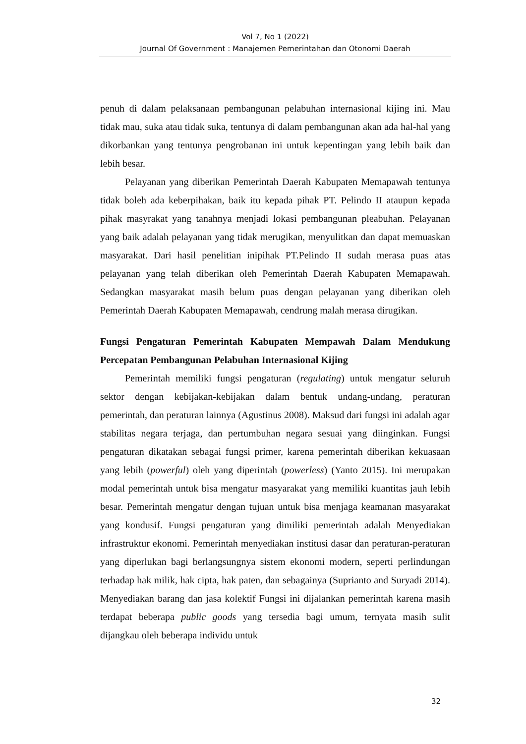Vol 7, No 1 (2022)
Journal Of Government : Manajemen Pemerintahan dan Otonomi Daerah
penuh di dalam pelaksanaan pembangunan pelabuhan internasional kijing ini. Mau tidak mau, suka atau tidak suka, tentunya di dalam pembangunan akan ada hal-hal yang dikorbankan yang tentunya pengrobanan ini untuk kepentingan yang lebih baik dan lebih besar.
Pelayanan yang diberikan Pemerintah Daerah Kabupaten Memapawah tentunya tidak boleh ada keberpihakan, baik itu kepada pihak PT. Pelindo II ataupun kepada pihak masyrakat yang tanahnya menjadi lokasi pembangunan pleabuhan. Pelayanan yang baik adalah pelayanan yang tidak merugikan, menyulitkan dan dapat memuaskan masyarakat. Dari hasil penelitian inipihak PT.Pelindo II sudah merasa puas atas pelayanan yang telah diberikan oleh Pemerintah Daerah Kabupaten Memapawah. Sedangkan masyarakat masih belum puas dengan pelayanan yang diberikan oleh Pemerintah Daerah Kabupaten Memapawah, cendrung malah merasa dirugikan.
Fungsi Pengaturan Pemerintah Kabupaten Mempawah Dalam Mendukung Percepatan Pembangunan Pelabuhan Internasional Kijing
Pemerintah memiliki fungsi pengaturan (regulating) untuk mengatur seluruh sektor dengan kebijakan-kebijakan dalam bentuk undang-undang, peraturan pemerintah, dan peraturan lainnya (Agustinus 2008). Maksud dari fungsi ini adalah agar stabilitas negara terjaga, dan pertumbuhan negara sesuai yang diinginkan. Fungsi pengaturan dikatakan sebagai fungsi primer, karena pemerintah diberikan kekuasaan yang lebih (powerful) oleh yang diperintah (powerless) (Yanto 2015). Ini merupakan modal pemerintah untuk bisa mengatur masyarakat yang memiliki kuantitas jauh lebih besar. Pemerintah mengatur dengan tujuan untuk bisa menjaga keamanan masyarakat yang kondusif. Fungsi pengaturan yang dimiliki pemerintah adalah Menyediakan infrastruktur ekonomi. Pemerintah menyediakan institusi dasar dan peraturan-peraturan yang diperlukan bagi berlangsungnya sistem ekonomi modern, seperti perlindungan terhadap hak milik, hak cipta, hak paten, dan sebagainya (Suprianto and Suryadi 2014). Menyediakan barang dan jasa kolektif Fungsi ini dijalankan pemerintah karena masih terdapat beberapa public goods yang tersedia bagi umum, ternyata masih sulit dijangkau oleh beberapa individu untuk
32